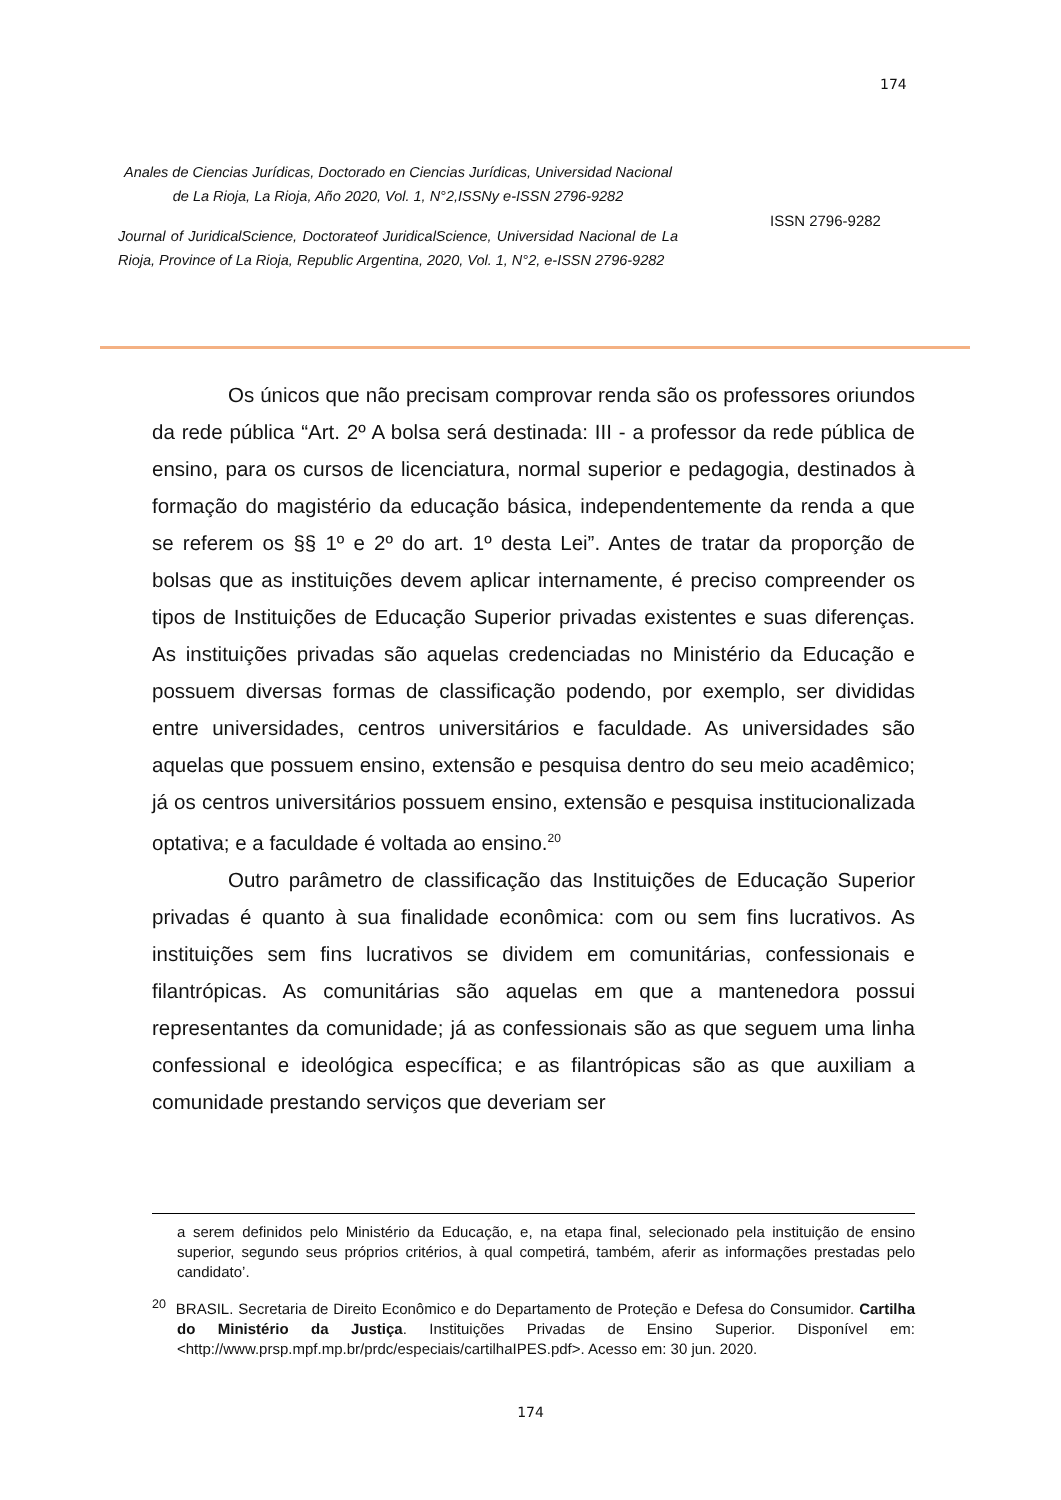174
Anales de Ciencias Jurídicas, Doctorado en Ciencias Jurídicas, Universidad Nacional de La Rioja, La Rioja, Año 2020, Vol. 1, N°2,ISSNy e-ISSN 2796-9282
Journal of JuridicalScience, Doctorateof JuridicalScience, Universidad Nacional de La Rioja, Province of La Rioja, Republic Argentina, 2020, Vol. 1, N°2, e-ISSN 2796-9282
ISSN 2796-9282
Os únicos que não precisam comprovar renda são os professores oriundos da rede pública “Art. 2º A bolsa será destinada: III - a professor da rede pública de ensino, para os cursos de licenciatura, normal superior e pedagogia, destinados à formação do magistério da educação básica, independentemente da renda a que se referem os §§ 1º e 2º do art. 1º desta Lei”. Antes de tratar da proporção de bolsas que as instituições devem aplicar internamente, é preciso compreender os tipos de Instituições de Educação Superior privadas existentes e suas diferenças. As instituições privadas são aquelas credenciadas no Ministério da Educação e possuem diversas formas de classificação podendo, por exemplo, ser divididas entre universidades, centros universitários e faculdade. As universidades são aquelas que possuem ensino, extensão e pesquisa dentro do seu meio acadêmico; já os centros universitários possuem ensino, extensão e pesquisa institucionalizada optativa; e a faculdade é voltada ao ensino.<sup>20</sup>
Outro parâmetro de classificação das Instituições de Educação Superior privadas é quanto à sua finalidade econômica: com ou sem fins lucrativos. As instituições sem fins lucrativos se dividem em comunitárias, confessionais e filantrópicas. As comunitárias são aquelas em que a mantenedora possui representantes da comunidade; já as confessionais são as que seguem uma linha confessional e ideológica específica; e as filantrópicas são as que auxiliam a comunidade prestando serviços que deveriam ser
a serem definidos pelo Ministério da Educação, e, na etapa final, selecionado pela instituição de ensino superior, segundo seus próprios critérios, à qual competirá, também, aferir as informações prestadas pelo candidato’.
<sup>20</sup> BRASIL. Secretaria de Direito Econômico e do Departamento de Proteção e Defesa do Consumidor. Cartilha do Ministério da Justiça. Instituições Privadas de Ensino Superior. Disponível em: <http://www.prsp.mpf.mp.br/prdc/especiais/cartilhaIPES.pdf>. Acesso em: 30 jun. 2020.
174